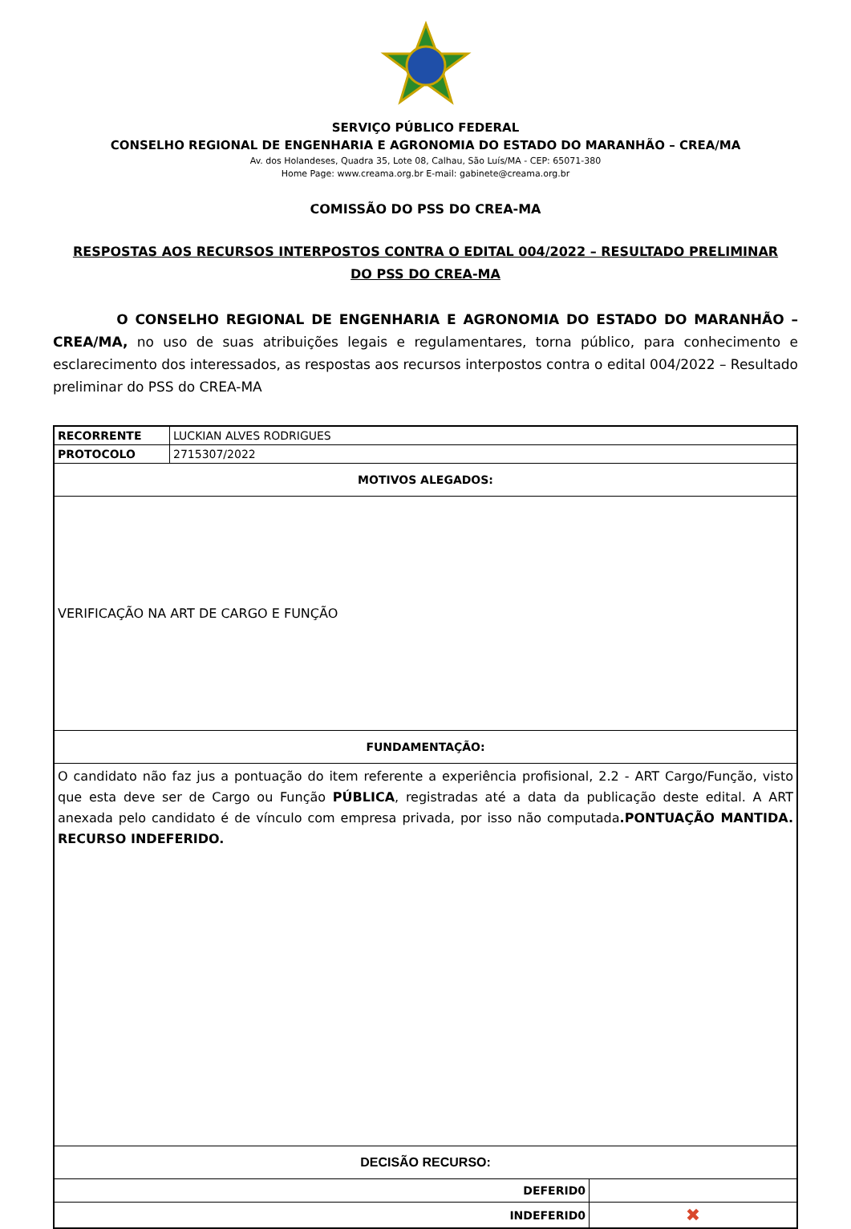SERVIÇO PÚBLICO FEDERAL
CONSELHO REGIONAL DE ENGENHARIA E AGRONOMIA DO ESTADO DO MARANHÃO – CREA/MA
Av. dos Holandeses, Quadra 35, Lote 08, Calhau, São Luís/MA - CEP: 65071-380
Home Page: www.creama.org.br E-mail: gabinete@creama.org.br
COMISSÃO DO PSS DO CREA-MA
RESPOSTAS AOS RECURSOS INTERPOSTOS CONTRA O EDITAL 004/2022 – RESULTADO PRELIMINAR
DO PSS DO CREA-MA
O CONSELHO REGIONAL DE ENGENHARIA E AGRONOMIA DO ESTADO DO MARANHÃO – CREA/MA, no uso de suas atribuições legais e regulamentares, torna público, para conhecimento e esclarecimento dos interessados, as respostas aos recursos interpostos contra o edital 004/2022 – Resultado preliminar do PSS do CREA-MA
| RECORRENTE | LUCKIAN ALVES RODRIGUES | |
| PROTOCOLO | 2715307/2022 | |
| MOTIVOS ALEGADOS: | | |
| VERIFICAÇÃO NA ART DE CARGO E FUNÇÃO | | |
| FUNDAMENTAÇÃO: | | |
| O candidato não faz jus a pontuação do item referente a experiência profisional, 2.2 - ART Cargo/Função, visto que esta deve ser de Cargo ou Função PÚBLICA , registradas até a data da publicação deste edital. A ART anexada pelo candidato é de vínculo com empresa privada, por isso não computada .PONTUAÇÃO MANTIDA. RECURSO INDEFERIDO. | | |
| DECISÃO RECURSO: | | |
| DEFERID0 | | |
| INDEFERID0 | | ✖ |